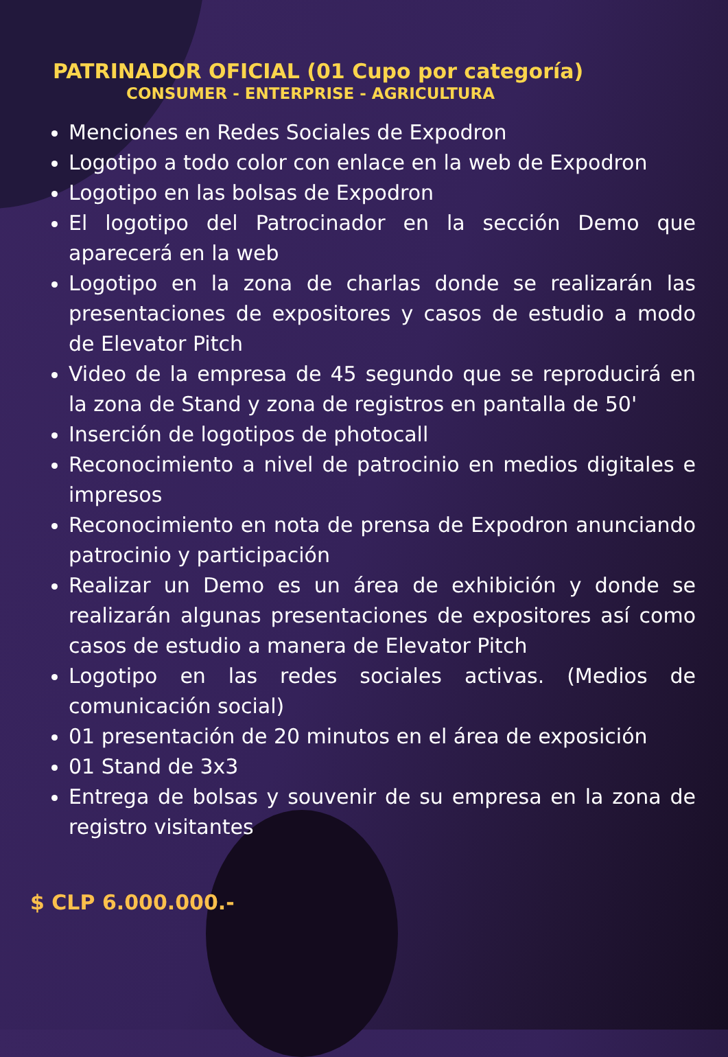PATRINADOR OFICIAL (01 Cupo por categoría)
CONSUMER - ENTERPRISE - AGRICULTURA
Menciones en Redes Sociales de Expodron
Logotipo a todo color con enlace en la web de Expodron
Logotipo en las bolsas de Expodron
El logotipo del Patrocinador en la sección Demo que aparecerá en la web
Logotipo en la zona de charlas donde se realizarán las presentaciones de expositores y casos de estudio a modo de Elevator Pitch
Video de la empresa de 45 segundo que se reproducirá en la zona de Stand y zona de registros en pantalla de 50'
Inserción de logotipos de photocall
Reconocimiento a nivel de patrocinio en medios digitales e impresos
Reconocimiento en nota de prensa de Expodron anunciando patrocinio y participación
Realizar un Demo es un área de exhibición y donde se realizarán algunas presentaciones de expositores así como casos de estudio a manera de Elevator Pitch
Logotipo en las redes sociales activas. (Medios de comunicación social)
01 presentación de 20 minutos en el área de exposición
01 Stand de 3x3
Entrega de bolsas y souvenir de su empresa en la zona de registro visitantes
$ CLP 6.000.000.-